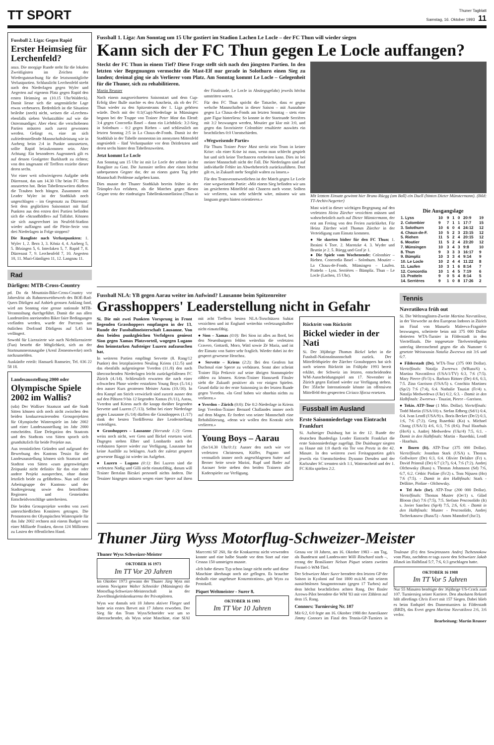TT SPORT
Thuner Tagblatt
Samstag, 16. Oktober 1993 11
Fussball 2. Liga: Gegen Rapid
Erster Heimsieg für Lerchenfeld?
anza. Die morgige Runde steht für die lokalen Zweitligisten im Zeichen der Wiedergutmachung für die letztsonntägliche Verlustpartien. Schlusslicht Lerchenfeld strebt nach den Niederlagen gegen Wyler und Aegerten auf eigenem Platz gegen Rapid den ersten Heimsieg an (10.15 Uhr/Waldeck). Damit liesse sich die ungemütliche Lage etwas verbessern. Bedrohlich ist die Situation beileibe (noch) nicht, weisen die «Lerchen» ebenfalls sieben Verlustzähler auf wie die Ostermundiger. Aber eben: die verschobenen Partien müssten auch zuerst gewonnen werden. Gelingt es, eine an sich zufriedenstellende Mannschaftsleistung wie in Aarberg beim 2:4 in Punkte umzusetzen, sollte Rapid beizukommen sein. Aber Achtung: Ein besonderes Augenmerk gilt es auf dessen Goalgetter Burkhardt zu richten; von den insgesamt elf Treffern erzielte dieser deren sechs.
Vor einer weit schwierigeren Aufgabe steht Dürrenast, das um 14.30 Uhr beim FC Bern anzutreten hat. Beim Tabellenzweiten dürften die Trauben hoch hängen. Zusammen mit Leader Wyler ist der Stadtklub noch ungeschlagen – im Gegensatz zu Dürrenast: Seit dem geglückten Saisonstart mit fünf Punkten aus den ersten drei Partien befinden sich die «Strandbädler» auf Talfahrt. Können sie sich ausgerechnet im Neufeld-Stadion wieder auffangen und die Pleite-Serie von drei Niederlagen in Folge stoppen?
Die Rangliste nach Verlustpunkten: 1. Wyler 1, 2. Bern 3, 3. Köniz 4, 4. Aarberg 5, 5. Bözingen 5, 6. Interlaken 5, 7. Rapid 7, 8. Dürrenast 7, 9. Lerchenfeld 7, 10. Aegerten 10, 11. Muri-Gümligen 11, 12. Langnau 11.
Rad
Därligen: MTB-Cross-Country
pd. Da da Mountain-Bike-Cross-Country vor Jahresfrist als Rahmenwettbewerb des BOE-Rad-Quers Därligen auf Anhieb grossen Anklang fand, wird am Sonntag eine grosse nationale MTB-Veranstaltung durchgeführt. Damit die aus allen Landesteilen anreisenden Biker faire Bedingungen vorfinden werden, wurde der Parcours am östlichen Dorfrand Därligens auf 5,45 km verlängert.
Sowohl für Lizenzierte wie auch Nichtlizenzierte (Fun) besteht die Möglichkeit, sich an der Startnummernausgabe (Areal Zementwerke) noch nachzumelden.
Auskünfte erteilt: Hansueli Ramseier, Tel. 036 22 58 18.
Landesausstellung 2000 oder
Olympische Spiele 2002 im Wallis?
(sda) Der Walliser Staatsrat und die Stadt Sitten können sich noch nicht zwischen den beiden konkurrenzierenden Grossprojekten für Olympische Winterspiele im Jahr 2002 und einer Landesausstellung im Jahr 2000 entscheiden. Eine Delegation des Staatrats und des Stadtrats von Sitten sprach sich grundsätzlich für beide Projekte aus.
Aus terminlichen Gründen und aufgrund der Bewerbung des Kantons Tessin für die Landesausstellung können sich Staatsrat und Stadtrat von Sitten «zum gegenwärtigen Zeitpunkt nicht definitiv für das eine oder andere Projekt aussprechen, ohne damit letztlich beide zu gefährden». Nun soll eine Arbeitsgruppe der Kantons- und der Stadtregierung sowie den betroffenen Regionen und Gemeinden Entscheidvorschläge unterbreiten.
Die beiden Grossprojekte werden von zwei unterschiedlichen Komitees getragen. Die Promotoren der Olympischen Winterspiele für das Jahr 2002 rechnen mit einem Budget von einer Milliarde Franken, davon 124 Millionen zu Lasten der öffentlichen Hand.
Fussball 1. Liga: Am Sonntag um 15 Uhr gastiert im Stadion Lachen Le Locle – der FC Thun will wieder siegen
Kann sich der FC Thun gegen Le Locle auffangen?
Steckt der FC Thun in einem Tief? Diese Frage stellt sich nach den jüngsten Partien. In den letzten vier Begegnungen vermochte die Mast-Elf nur gerade in Solothurn einen Sieg zu landen; dreimal ging sie als Verlierer vom Platz. Am Sonntag kommt Le Locle – Gelegenheit für die Thuner, sich zu rehabilitieren.
Martin Reusser
Nach einem ausgezeichneten Saisonstart und dem Cup-Erfolg über Bulle machte es den Anschein, als ob der FC Thun wieder zu den Spitzenteams der 1. Liga gehören würde. Doch mit der 0:1(Cup)-Niederlage in Münsingen begann bei der Truppe von Trainer Peter Mast das Elend: 3:4 gegen Concordia Basel – dann ein Lichtblick: 3:2-Sieg in Solothurn – 0:2 gegen Riehen – und schliesslich am letzten Sonntag 2:5 in La Chaux-de-Fonds. Damit ist der Stadtklub in der Tabelle momentan im anonymen Mittenfeld angesiedelt – fünf Verlustpunkte vor dem Drittletzten und deren sechs hinter dem Tabellenzweiten.
Jetzt kommt Le Locle
Am Sonntag um 15 Uhr ist mit Le Locle der zehnte in der Rangliste zu Gast. Die Jurassier stellen aber einen höchst unbequemen Gegner dar, der an einem guten Tag jeder Mannschaft Probleme aufgeben kann.
Dies musste der Thuner Stadtklub bereits früher in der Trümpler-Ära erfahren, als die Matches gegen diesen Gegner trotz der eindeutigen Tabellenkonstellation (Thun in der Finalrunde, Le Locle in Abstiegsgefahr) jeweils höchst umstritten waren.
Für den FC Thun spricht die Tatsache, dass er gegen welsche Mannschaften in dieser Saison – mit Ausnahme gegen La Chaux-de-Fonds am letzten Sonntag – stets eine gute Figur hinterliess: So konnte in der Startrunde Serrières mit 3:2 bezwungen werden, Moutier gar klar mit 3:0, und gegen das favorisierte Colombier resultierte auswärts ein beachtliches 0:0 Unentschieden.
«Wegweisende Partie»
Für Thuns Trainer Peter Mast steckt sein Team in keiner Krise: «In einer Krise ist man, wenn man schlecht gespielt hat und sich keine Torchancen erarbeiten kann. Dies ist bei meiner Mannschaft nicht der Fall. Die Niederlagen sind auf individuelle Fehler im Abwehrbereich zurückzuführen. Dort gilt es, in Zukunft mehr Sorgfalt walten zu lassen.»
Für den Teamverantwortlichen ist der Match gegen Le Locle eine wegweisende Partie: «Mit einem Sieg befinden wir uns im gesicherten Mittelfeld mit Chancen nach vorne. Sollten wir verlieren, was sehr schlecht wäre, müssten wir uns langsam gegen hinten orientieren.»
Mit letztem Einsatz gewinnt hier Bruno Rüegg (am Ball) ein Duell (hinten Dieter Münstermann). (Bild: TT-Archiv/Aegerter)
Mast wird in dieser wichtigen Begegnung auf den verletzten Heinz Zürcher verzichten müssen und wahrscheinlich auch auf Dieter Münstermann, der erst am Freitag von den Ferien zurückkehrt. Für Heinz Zürcher wird Thomas Zürcher in der Verteidigung zum Einsatz kommen.
● Sie skorten bisher für den FC Thun: 1. Ibraimi 6 Tore. 2. Marotzke 4. 3. Wyder und Bruttin je 2. 5. Rüegg und Graf je 1.
● Die Spiele vom Wochenende: Colombier – Riehen. Concordia Basel – Solothurn. Moutier – La Chaux-de-Fonds. Münsingen – Laufen. Pratteln – Lyss. Serrières – Bümpliz. Thun – Le Locle (Lachen, 15 Uhr).
Die Ausgangslage
| 1. Lyss | 10 | 9 | 1 | 0 | 20:9 | 19 |
| 2. Colombier | 9 | 7 | 1 | 1 | 17:7 | 15 |
| 3. Solothurn | 10 | 6 | 0 | 4 | 24:12 | 12 |
| 4. Chaux-de-F. | 10 | 5 | 2 | 3 | 23:15 | 12 |
| 5. Riehen | 11 | 5 | 2 | 4 | 20:15 | 12 |
| 6. Moutier | 11 | 5 | 2 | 4 | 23:20 | 12 |
| 7. Münsingen | 10 | 3 | 4 | 3 | 9:8 | 10 |
| 8. Thun | 9 | 3 | 3 | 3 | 16:17 | 9 |
| 9. Bümpliz | 10 | 3 | 3 | 4 | 9:14 | 9 |
| 10. Le Locle | 10 | 2 | 4 | 4 | 11:22 | 8 |
| 11. Laufen | 10 | 3 | 1 | 6 | 8:14 | 7 |
| 12. Concordia | 10 | 1 | 4 | 5 | 7:19 | 6 |
| 13. Pratteln | 9 | 0 | 5 | 4 | 8:14 | 5 |
| 14. Serrières | 9 | 1 | 0 | 8 | 17:26 | 2 |
Fussball NLA: YB gegen Aarau weiter im Aufwind? Lausanne beim Spitzenreiter
Grasshoppers' Leaderstellung nicht in Gefahr
Si. Die mit zwei Punkten Vorsprung in Front liegenden Grasshoppers empfangen in der 13. Runde der Fussballmeisterschaft Lausanne. Von den beiden punktgleichen Verfolgern geniesst Sion gegen Xamax Platzvorteil, wogegen Lugano den heimstarken Aufsteiger Luzern aufzusuchen hat.
In weiteren Partien empfängt Servette (8. Rang/12 Punkte) den letztplazierten Neuling Kriens (12./5) und das ebenfalls aufgestiegene Yverdon (11./8) den nach überraschenden Niederlagen leicht zurückgefallenen FC Zürich (4./14). Schliesslich erwarten die nach einer schwachen Phase wieder erstarkten Young Boys (5./14.) den ausser Kurs geratenen Meister Aarau (10./10). In den Kampf am Strich verwickelt sind zurzeit ausser den auf den Plätzen 9 bis 12 liegenden Xamax (9./11), Aarau, Yverdon und Kriens auch die knapp darüber liegenden Servette und Luzern (7./13). Selbst bei einer Niederlage gegen Lausanne (6./14) dürften die Grasshoppers (1./17) dank der besten Tordifferenz ihre Leaderstellung verteidigen.
● Grasshoppers – Lausanne (Vorrunde 1:2): Gross weiss noch nicht, wer Gren und Bickel ersetzen wird. Dagegen stehen Elber und Lombardo nach der verbüssten Sperre wieder zur Verfügung, Lausanne hat keine Ausfälle zu beklagen. Auch der zuletzt gesperrt gewesene Biaggi ist wieder im Aufgebot.
● Luzern – Lugano (0:1): Bei Luzern sind die verletzten Nadig und Gilli nicht einsatzfähig, darum will Trainer Bertalan Bicskei personell nichts ändern. Die Tessiner hingegen müssen wegen einer Sperre auf ihren mit acht Treffern besten NLA-Torschützen Subiat verzichten und ist Englund weiterhin verletzungshalber nicht einsatzfähig.
● Sion – Xamax (0:0): Bei Sion ist alles an Bord, bei den Neuenburgern fehlen weiterhin die verletzten Cravero, Gottardi, Moro, Wittl sowie Zé Maria, und ist der Einsatz von Sutter sehr fraglich. Wieder dabei ist der gesperrt gewesene Henchoz.
● Servette – Kriens (2:2): Bei den Genfern hat Duchosal eine Sperre zu verbüssen. Sonst aber scheint Trainer Ilija Petkovic auf seine übrigen Stammspieler zählen zu können. Kriens-Trainer Hansruedi Fässler sieht die Zukunft positiver als vor einigen Spielen. Grund dafür ist der erste Saisonsieg in der letzten Runde gegen Yverdon. «In Genf haben wir ohnehin nichts zu verlieren.»
● Yverdon – Zürich (0:0): Die 0:2-Niederlage in Kriens liegt Yverdon-Trainer Bernard Challandes immer noch auf dem Magen. Er fordert von seiner Mannschaft eine Rehabilitierung, «denn wir wollen den Kontakt nicht verlieren.»
Young Boys – Aarau
(So/14.30 Uhr/0:1): Ausser den nach wie vor verletzten Christensen, Küffer, Pagano und vermutlich immer noch angeschlagenen Sutter auf Berner Seite sowie Marini, Rupf und Bader auf Aarauer Seite stehen den beiden Trainern alle Kaderspieler zur Verfügung.
Rücktritt vom Rücktritt
Bickel wieder in der Nati
Si. Der 30jährige Thomas Bickel kehrt in die Fussball-Nationalmannschaft zurück. Der Mittelfeldspieler der Zürcher Grasshoppers hat sich nach seinem Rücktritt im Frühjahr 1993 bereit erklärt, der Schweiz im letzten, entscheidenden WM-Ausscheidungsspiel am 17. November in Zürich gegen Estland wieder zur Verfügung stehen. Der 35fache Internationale könnte im offensiven Mittelfeld den gesperrten Ciriaco Sforza ersetzen.
Fussball im Ausland
Erste Saisonniederlage von Eintracht Frankfurt
Si. Aufsteiger Duisburg hat in der 12. Runde der deutschen Bundesliga Leader Eintracht Frankfurt die erste Saisonniederlage zugefügt. Die Duisburger siegten zu Hause mit 1:0 durch ein Tor von Preetz in der 42. Minute. In den weiteren zwei Freitagspartien gab's jeweils ein Unentschieden: Dynamo Dresden und der Karlsruher SC trennten sich 1:1, Wattenscheid und der 1. FC Köln spielten 2:2.
Tennis
Navratilova früh out
Si. Die Weltranglisten-Zweite Martina Navratilova, in der Vorwoche an den European Indoors in Zürich im Final von Manuela Maleeva-Fragnière bezwungen, scheiterte beim mit 375 000 Dollar dotierten WTA-Turnier in Filderstadt in den Viertelfinals. Die topgesetzte Titelverteidigerin unterlag überraschend gegen die als Nummer 6 gesetzte Weissrussin Natalia Zwerewa mit 3:6 und 6:7.
● Filderstadt (De). WTA-Tour (375 000 Dollar). Viertelfinals: Natalja Zwerewa (WRuss/6) s. Martina Navratilova (USA/1/TV) 6:3, 7:6 (7:5). Mary Pierce (Fr/3) s. Barbara Rittner (De) 4:6, 6:3, 7:5. Zina Garrison (USA/5) s. Conchita Martinez (Sp/2) 7:6 (7:4), 6:4. Nathalie Tauziat (Fr/4) s. Natalja Medwedewa (Ukr) 6:2, 6:3. - Damit in den Halbfinals: Zwerewa - Tauziat, Pierce - Garrison.
● Tokio. ATP-Tour (1 Mio. Dollar). Viertelfinals: Todd Martin (USA/10) s. Stefan Edberg (Sd/1) 6:4, 6:4. Ivan Lendl (USA/9) s. Boris Becker (De/2) 6:3, 1:6, 7:6 (7:2). Greg Rusedski (Ka) s. Michael Chang (USA/3) 4:6, 6:3, 7:6 (8:6). Paul Haarhuis (Ho/6) s. Andrej Medwedew (Ukr/4) 7:5, 6:1. - Damit in den Halbfinals: Martin - Rusedski, Lendl - Haarhuis.
● Bozen (It). ATP-Tour (375 000 Dollar). Viertelfinals: Jonathan Stark (USA) s. Thomas Gollwitzer (De) 6:3, 6:4. Olivier Delaître (Fr) s. David Prinosil (De) 6:7 (3:7), 6:4, 7:6 (7:2). Andrej Olchowsky (Russ) s. Thomas Johansson (Sd) 7:6, 6:7, 6:2. Cédric Pioline (Fr/2) s. Tom Nijssen (Ho) 7:6 (7:5). - Damit in den Halbfinals: Stark - Delâitre, Pioline - Olchowsky.
● Tel Aviv (Isr). ATP-Tour (200 000 Dollar). Viertelfinals: Thomas Muster (Oe/1) s. Gilad Bloom (Isr) 7:6 (7:5), 7:5. Stefano Pescosolido (It) s. Javier Sanchez (Sp/4) 7:5, 2:6, 6:0. - Damit in den Halbfinals: Muster - Pescosolido, Andrej Tscherkassow (Russ/5) - Amos Mansdorf (Isr/2).
Thuner Jürg Wyss Motorflug-Schweizer-Meister
Thuner Wyss Schweizer-Meister
OKTOBER 16 1973
Im TT Vor 20 Jahren
Im Oktober 1973 gewann der Thuner Jürg Wyss mit seinem Navigator Walter Schneider (Münsingen) die Motorflug-Schweizer-Meisterschaft in der Zuverlässigkeitskonkurrenz der Privatpiloten.
Wyss war damals seit 18 Jahren aktiver Flieger und hatte sein erstes Brevet mit 17 Jahren erworben. Der Sieg für das Team Wyss/Schneider war um so überraschender, als Wyss seine Maschine, eine SIAI Marccetti SF 260, für die Konkurrenz nicht verwenden konnte und eine halbe Stunde vor dem Start auf eine Cessna 150 umsteigen musste.
«Ich habe diesen Typ schon lange nicht mehr und diese Maschine überhaupt noch nie geflogen. Es brauchte deshalb eine ungeheure Konzentration», gab Wyss zu Protokoll.
Piquet Weltmeister - Surer 8.
OKTOBER 16 1983
Im TT Vor 10 Jahren
Genau vor 10 Jahren, am 16. Oktober 1983 – am Tag, als Bundesrat und Landesvater Willi Ritschard starb –, errang der Brasilianer Nelson Piquet seinen zweiten Formel-1-WM-Titel.
Der Schweizer Marc Surer beendete den letzten GP der Saison in Kyalami auf fast 1800 m.ü.M. mit seinem aussichtslosen Saugmotorauto (gegen 17 Turbos) auf dem höchst beachtlichen achten Rang. Der Basler Arrows-Pilot beendete die WM '83 mit vier Zählern auf dem 15. Rang.
Connors: Turniersieg Nr. 107
Mit 6:2, 6:0 fegte am 16. Oktober 1988 der Amerikaner Jimmy Connors im Final des Tennis-GP-Turniers in Toulouse (Fr) den Sowjetrussen Andrej Tschesnokow vom Platz, nachdem er tags zuvor den Schweizer Jakob Hlasek im Halbfinal 5:7, 7:6, 6:3 geschlagen hatte.
OKTOBER 16 1988
Im TT Vor 5 Jahren
Nur 55 Minuten benötigte der 36jährige US-Crack zum 107. Turniersieg seiner Karriere. Den absoluten Rekord hält allerdings Chris Evert mit 157 Siegen. Dabei blieb es beim Endspiel des Damenturniers in Filderstadt (BRD), das Evert gegen Martina Navratilova 2:6, 3:6 verlor.
Bearbeitung: Martin Reusser